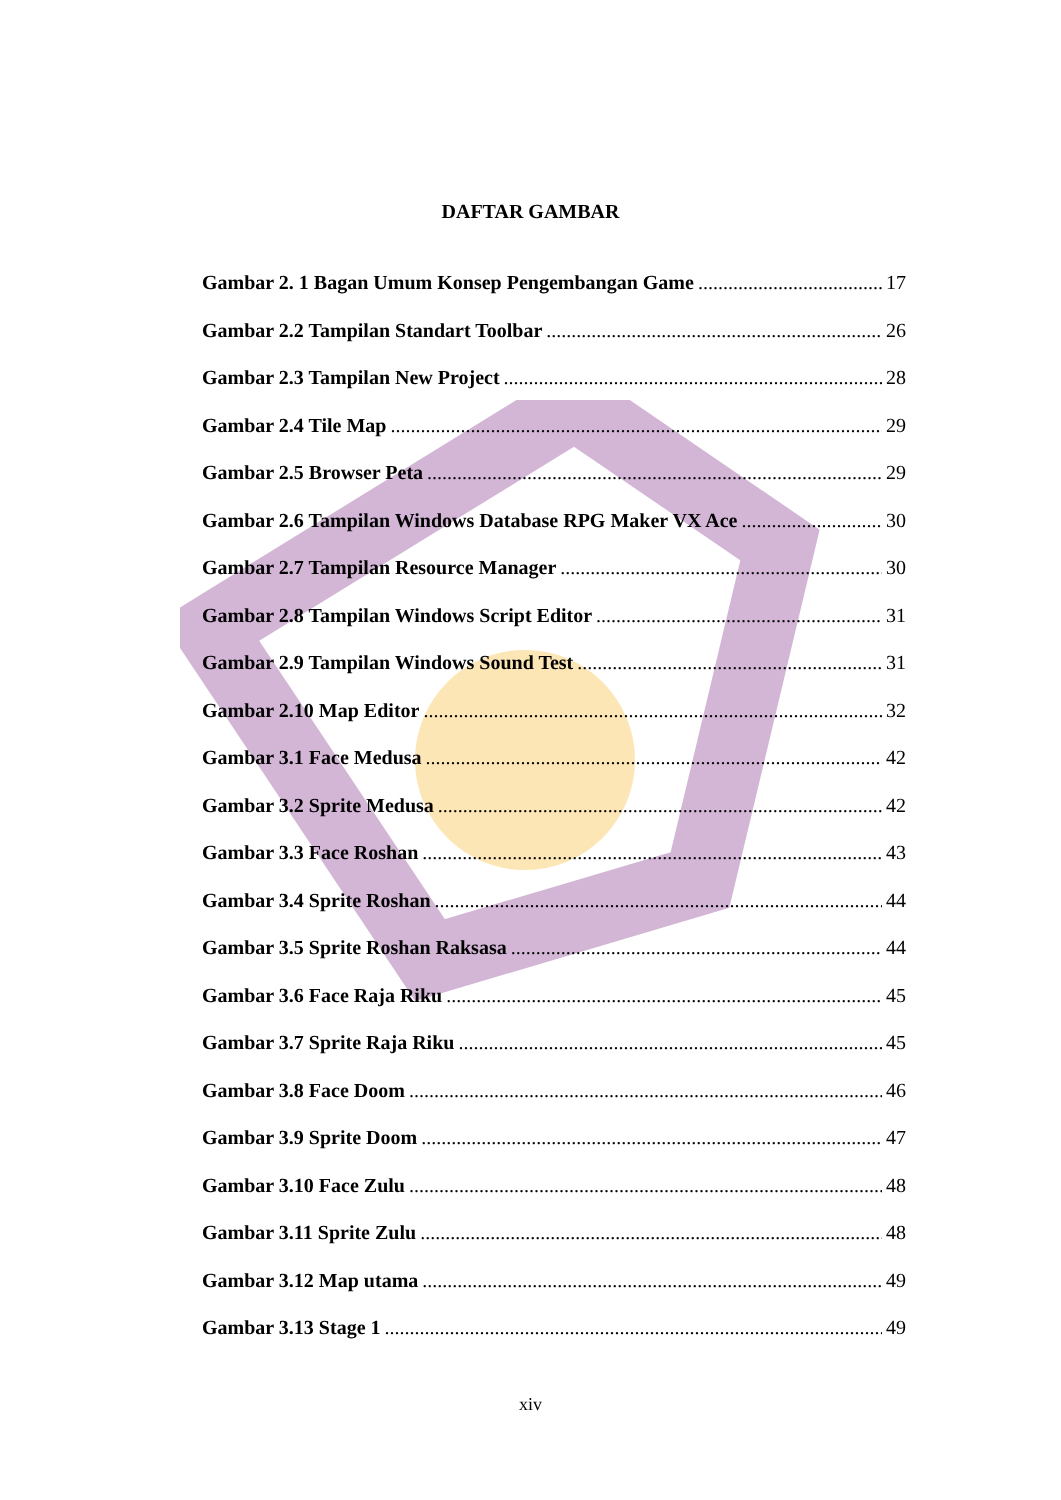DAFTAR GAMBAR
Gambar 2. 1 Bagan Umum Konsep Pengembangan Game 17
Gambar 2.2 Tampilan Standart Toolbar 26
Gambar 2.3 Tampilan New Project 28
Gambar 2.4 Tile Map 29
Gambar 2.5 Browser Peta 29
Gambar 2.6 Tampilan Windows Database RPG Maker VX Ace 30
Gambar 2.7 Tampilan Resource Manager 30
Gambar 2.8 Tampilan Windows Script Editor 31
Gambar 2.9 Tampilan Windows Sound Test 31
Gambar 2.10 Map Editor 32
Gambar 3.1 Face Medusa 42
Gambar 3.2 Sprite Medusa 42
Gambar 3.3 Face Roshan 43
Gambar 3.4 Sprite Roshan 44
Gambar 3.5 Sprite Roshan Raksasa 44
Gambar 3.6 Face Raja Riku 45
Gambar 3.7 Sprite Raja Riku 45
Gambar 3.8 Face Doom 46
Gambar 3.9 Sprite Doom 47
Gambar 3.10 Face Zulu 48
Gambar 3.11 Sprite Zulu 48
Gambar 3.12 Map utama 49
Gambar 3.13 Stage 1 49
xiv